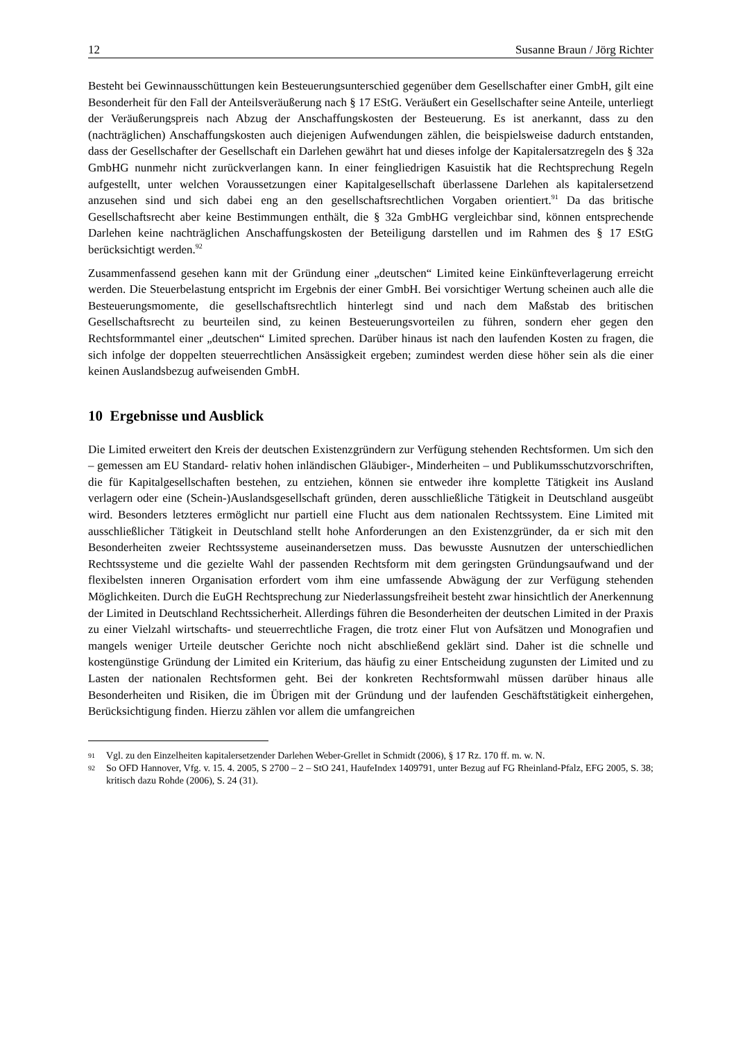12 Susanne Braun / Jörg Richter
Besteht bei Gewinnausschüttungen kein Besteuerungsunterschied gegenüber dem Gesellschafter einer GmbH, gilt eine Besonderheit für den Fall der Anteilsveräußerung nach § 17 EStG. Veräußert ein Gesellschafter seine Anteile, unterliegt der Veräußerungspreis nach Abzug der Anschaffungskosten der Besteuerung. Es ist anerkannt, dass zu den (nachträglichen) Anschaffungskosten auch diejenigen Aufwendungen zählen, die beispielsweise dadurch entstanden, dass der Gesellschafter der Gesellschaft ein Darlehen gewährt hat und dieses infolge der Kapitalersatzregeln des § 32a GmbHG nunmehr nicht zurückverlangen kann. In einer feingliedrigen Kasuistik hat die Rechtsprechung Regeln aufgestellt, unter welchen Voraussetzungen einer Kapitalgesellschaft überlassene Darlehen als kapitalersetzend anzusehen sind und sich dabei eng an den gesellschaftsrechtlichen Vorgaben orientiert.<sup>91</sup> Da das britische Gesellschaftsrecht aber keine Bestimmungen enthält, die § 32a GmbHG vergleichbar sind, können entsprechende Darlehen keine nachträglichen Anschaffungskosten der Beteiligung darstellen und im Rahmen des § 17 EStG berücksichtigt werden.<sup>92</sup>
Zusammenfassend gesehen kann mit der Gründung einer „deutschen“ Limited keine Einkünfteverlagerung erreicht werden. Die Steuerbelastung entspricht im Ergebnis der einer GmbH. Bei vorsichtiger Wertung scheinen auch alle die Besteuerungsmomente, die gesellschaftsrechtlich hinterlegt sind und nach dem Maßstab des britischen Gesellschaftsrecht zu beurteilen sind, zu keinen Besteuerungsvorteilen zu führen, sondern eher gegen den Rechtsformmantel einer „deutschen“ Limited sprechen. Darüber hinaus ist nach den laufenden Kosten zu fragen, die sich infolge der doppelten steuerrechtlichen Ansässigkeit ergeben; zumindest werden diese höher sein als die einer keinen Auslandsbezug aufweisenden GmbH.
10 Ergebnisse und Ausblick
Die Limited erweitert den Kreis der deutschen Existenzgründern zur Verfügung stehenden Rechtsformen. Um sich den – gemessen am EU Standard- relativ hohen inländischen Gläubiger-, Minderheiten – und Publikumsschutzvorschriften, die für Kapitalgesellschaften bestehen, zu entziehen, können sie entweder ihre komplette Tätigkeit ins Ausland verlagern oder eine (Schein-)Auslandsgesellschaft gründen, deren ausschließliche Tätigkeit in Deutschland ausgeübt wird. Besonders letzteres ermöglicht nur partiell eine Flucht aus dem nationalen Rechtssystem. Eine Limited mit ausschließlicher Tätigkeit in Deutschland stellt hohe Anforderungen an den Existenzgründer, da er sich mit den Besonderheiten zweier Rechtssysteme auseinandersetzen muss. Das bewusste Ausnutzen der unterschiedlichen Rechtssysteme und die gezielte Wahl der passenden Rechtsform mit dem geringsten Gründungsaufwand und der flexibelsten inneren Organisation erfordert vom ihm eine umfassende Abwägung der zur Verfügung stehenden Möglichkeiten. Durch die EuGH Rechtsprechung zur Niederlassungsfreiheit besteht zwar hinsichtlich der Anerkennung der Limited in Deutschland Rechtssicherheit. Allerdings führen die Besonderheiten der deutschen Limited in der Praxis zu einer Vielzahl wirtschafts- und steuerrechtliche Fragen, die trotz einer Flut von Aufsätzen und Monografien und mangels weniger Urteile deutscher Gerichte noch nicht abschließend geklärt sind. Daher ist die schnelle und kostengünstige Gründung der Limited ein Kriterium, das häufig zu einer Entscheidung zugunsten der Limited und zu Lasten der nationalen Rechtsformen geht. Bei der konkreten Rechtsformwahl müssen darüber hinaus alle Besonderheiten und Risiken, die im Übrigen mit der Gründung und der laufenden Geschäftstätigkeit einhergehen, Berücksichtigung finden. Hierzu zählen vor allem die umfangreichen
91
Vgl. zu den Einzelheiten kapitalersetzender Darlehen Weber-Grellet in Schmidt (2006), § 17 Rz. 170 ff. m. w. N.
92
So OFD Hannover, Vfg. v. 15. 4. 2005, S 2700 – 2 – StO 241, HaufeIndex 1409791, unter Bezug auf FG Rheinland-Pfalz, EFG 2005, S. 38; kritisch dazu Rohde (2006), S. 24 (31).